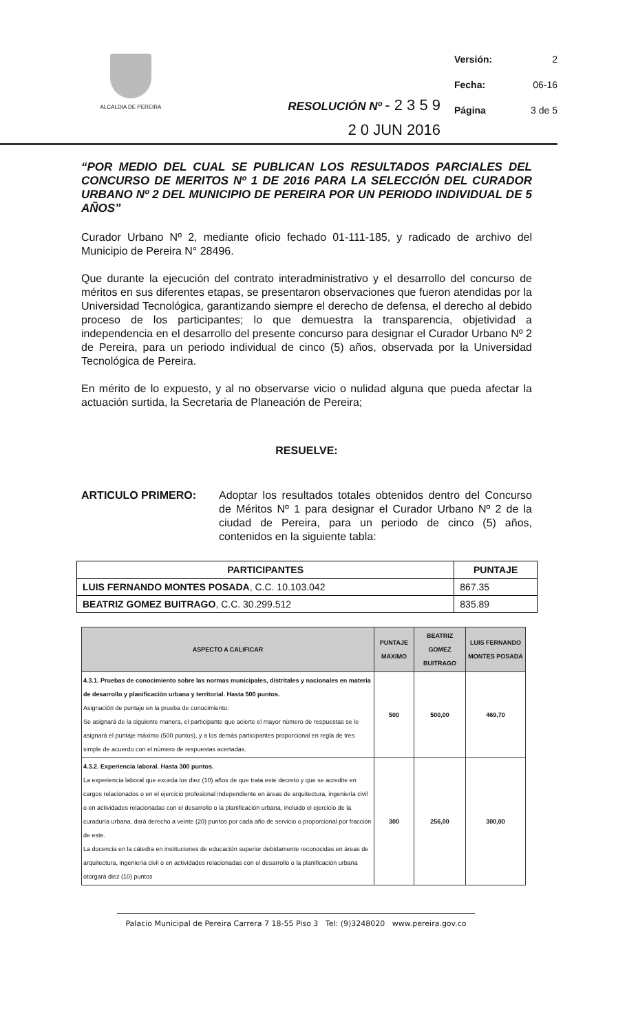ALCALDIA DE PEREIRA
RESOLUCIÓN Nº - 2 3 5 9
2 0 JUN 2016
Versión: 2
Fecha: 06-16
Página 3 de 5
“POR MEDIO DEL CUAL SE PUBLICAN LOS RESULTADOS PARCIALES DEL CONCURSO DE MERITOS Nº 1 DE 2016 PARA LA SELECCIÓN DEL CURADOR URBANO Nº 2 DEL MUNICIPIO DE PEREIRA POR UN PERIODO INDIVIDUAL DE 5 AÑOS”
Curador Urbano Nº 2, mediante oficio fechado 01-111-185, y radicado de archivo del Municipio de Pereira N° 28496.
Que durante la ejecución del contrato interadministrativo y el desarrollo del concurso de méritos en sus diferentes etapas, se presentaron observaciones que fueron atendidas por la Universidad Tecnológica, garantizando siempre el derecho de defensa, el derecho al debido proceso de los participantes; lo que demuestra la transparencia, objetividad a independencia en el desarrollo del presente concurso para designar el Curador Urbano Nº 2 de Pereira, para un periodo individual de cinco (5) años, observada por la Universidad Tecnológica de Pereira.
En mérito de lo expuesto, y al no observarse vicio o nulidad alguna que pueda afectar la actuación surtida, la Secretaria de Planeación de Pereira;
RESUELVE:
ARTICULO PRIMERO: Adoptar los resultados totales obtenidos dentro del Concurso de Méritos Nº 1 para designar el Curador Urbano Nº 2 de la ciudad de Pereira, para un periodo de cinco (5) años, contenidos en la siguiente tabla:
| PARTICIPANTES | PUNTAJE |
| --- | --- |
| LUIS FERNANDO MONTES POSADA , C.C. 10.103.042 | 867.35 |
| BEATRIZ GOMEZ BUITRAGO , C.C. 30.299.512 | 835.89 |
| ASPECTO A CALIFICAR | PUNTAJE MAXIMO | BEATRIZ GOMEZ BUITRAGO | LUIS FERNANDO MONTES POSADA |
| --- | --- | --- | --- |
| 4.3.1. Pruebas de conocimiento sobre las normas municipales, distritales y nacionales en materia de desarrollo y planificación urbana y territorial. Hasta 500 puntos. Asignación de puntaje en la prueba de conocimiento: Se asignará de la siguiente manera, el participante que acierte el mayor número de respuestas se le asignará el puntaje máximo (500 puntos), y a los demás participantes proporcional en regla de tres simple de acuerdo con el número de respuestas acertadas. | 500 | 500,00 | 469,70 |
| 4.3.2. Experiencia laboral. Hasta 300 puntos. La experiencia laboral que exceda los diez (10) años de que trata este decreto y que se acredite en cargos relacionados o en el ejercicio profesional independiente en áreas de arquitectura, ingeniería civil o en actividades relacionadas con el desarrollo o la planificación urbana, incluido el ejercicio de la curaduría urbana, dará derecho a veinte (20) puntos por cada año de servicio o proporcional por fracción de este. La docencia en la cátedra en instituciones de educación superior debidamente reconocidas en áreas de arquitectura, ingeniería civil o en actividades relacionadas con el desarrollo o la planificación urbana otorgará diez (10) puntos | 300 | 256,00 | 300,00 |
Palacio Municipal de Pereira Carrera 7 18-55 Piso 3 Tel: (9)3248020 www.pereira.gov.co